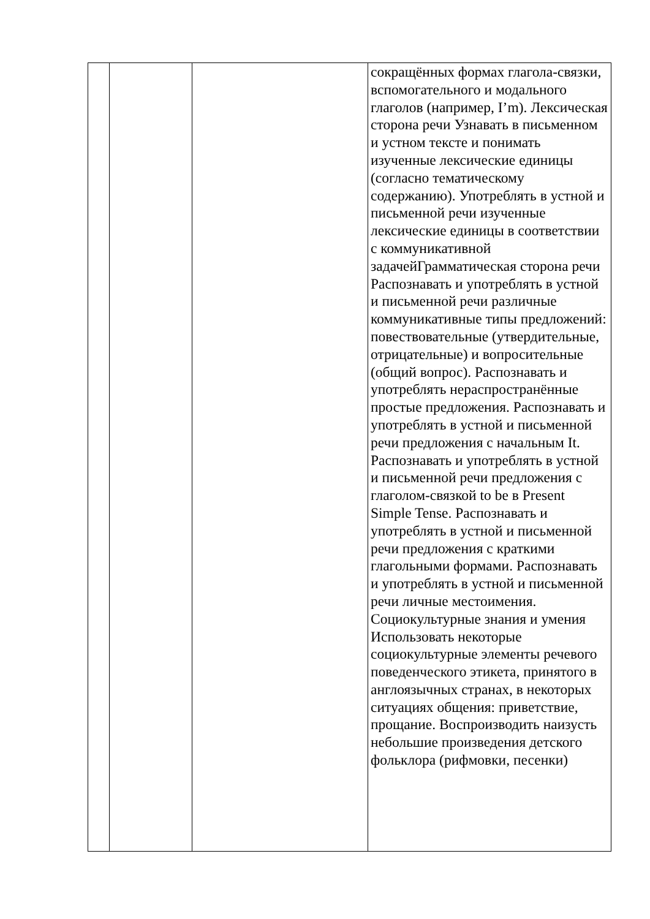| | | | сокращённых формах глагола-связки, вспомогательного и модального глаголов (например, I’m). Лексическая сторона речи Узнавать в письменном и устном тексте и понимать изученные лексические единицы (согласно тематическому содержанию). Употреблять в устной и письменной речи изученные лексические единицы в соответствии с коммуникативной задачейГрамматическая сторона речи Распознавать и употреблять в устной и письменной речи различные коммуникативные типы предложений: повествовательные (утвердительные, отрицательные) и вопросительные (общий вопрос). Распознавать и употреблять нераспространённые простые предложения. Распознавать и употреблять в устной и письменной речи предложения с начальным It. Распознавать и употреблять в устной и письменной речи предложения с глаголом-связкой to be в Present Simple Tense. Распознавать и употреблять в устной и письменной речи предложения с краткими глагольными формами. Распознавать и употреблять в устной и письменной речи личные местоимения. Социокультурные знания и умения Использовать некоторые социокультурные элементы речевого поведенческого этикета, принятого в англоязычных странах, в некоторых ситуациях общения: приветствие, прощание. Воспроизводить наизусть небольшие произведения детского фольклора (рифмовки, песенки) |